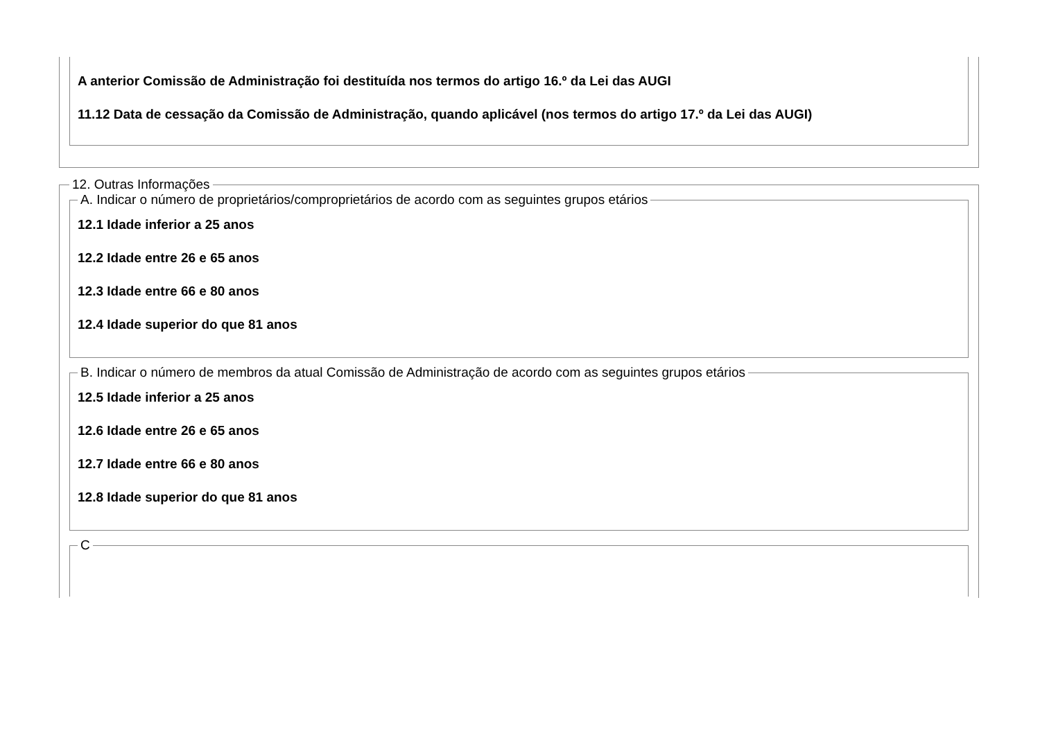A anterior Comissão de Administração foi destituída nos termos do artigo 16.º da Lei das AUGI
11.12 Data de cessação da Comissão de Administração, quando aplicável (nos termos do artigo 17.º da Lei das AUGI)
12. Outras Informações A. Indicar o número de proprietários/comproprietários de acordo com as seguintes grupos etários
12.1 Idade inferior a 25 anos
12.2 Idade entre 26 e 65 anos
12.3 Idade entre 66 e 80 anos
12.4 Idade superior do que 81 anos
B. Indicar o número de membros da atual Comissão de Administração de acordo com as seguintes grupos etários
12.5 Idade inferior a 25 anos
12.6 Idade entre 26 e 65 anos
12.7 Idade entre 66 e 80 anos
12.8 Idade superior do que 81 anos
C